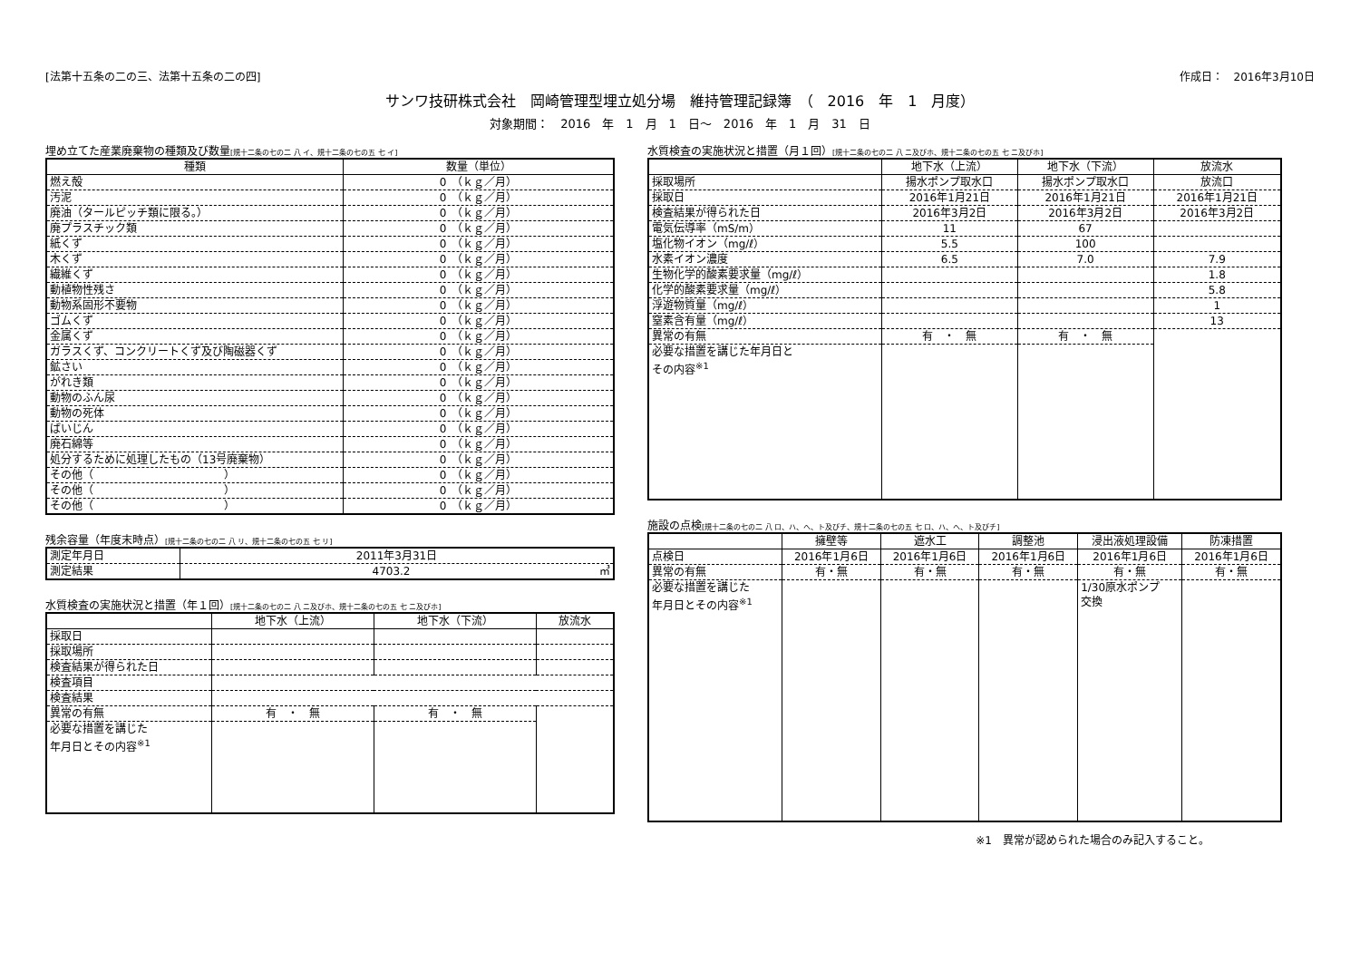[法第十五条の二の三、法第十五条の二の四] 作成日：　2016年3月10日
サンワ技研株式会社　岡崎管理型埋立処分場　維持管理記録簿　（　2016　年　1　月度）
対象期間：　2016　年　1　月　1　日～　2016　年　1　月　31　日
埋め立てた産業廃棄物の種類及び数量[規十二条の七の二 八 イ、規十二条の七の五 七 イ]
| 種類 | 数量（単位） |
| --- | --- |
| 燃え殻 | 0 （ｋｇ／月） |
| 汚泥 | 0 （ｋｇ／月） |
| 廃油（タールピッチ類に限る。） | 0 （ｋｇ／月） |
| 廃プラスチック類 | 0 （ｋｇ／月） |
| 紙くず | 0 （ｋｇ／月） |
| 木くず | 0 （ｋｇ／月） |
| 繊維くず | 0 （ｋｇ／月） |
| 動植物性残さ | 0 （ｋｇ／月） |
| 動物系固形不要物 | 0 （ｋｇ／月） |
| ゴムくず | 0 （ｋｇ／月） |
| 金属くず | 0 （ｋｇ／月） |
| ガラスくず、コンクリートくず及び陶磁器くず | 0 （ｋｇ／月） |
| 鉱さい | 0 （ｋｇ／月） |
| がれき類 | 0 （ｋｇ／月） |
| 動物のふん尿 | 0 （ｋｇ／月） |
| 動物の死体 | 0 （ｋｇ／月） |
| ばいじん | 0 （ｋｇ／月） |
| 廃石綿等 | 0 （ｋｇ／月） |
| 処分するために処理したもの（13号廃棄物） | 0 （ｋｇ／月） |
| その他（ ） | 0 （ｋｇ／月） |
| その他（ ） | 0 （ｋｇ／月） |
| その他（ ） | 0 （ｋｇ／月） |
残余容量（年度末時点）[規十二条の七の二 八 リ、規十二条の七の五 七 リ]
| 測定年月日 | 2011年3月31日 |
| 測定結果 | 4703.2 ㎥ |
水質検査の実施状況と措置（年１回）[規十二条の七の二 八 ニ及びホ、規十二条の七の五 七 ニ及びホ]
| | 地下水（上流） | 地下水（下流） | 放流水 |
| --- | --- | --- | --- |
| 採取日 | | | |
| 採取場所 | | | |
| 検査結果が得られた日 | | | |
| 検査項目 | | | |
| 検査結果 | | | |
| 異常の有無 | 有 ・ 無 | 有 ・ 無 | |
| 必要な措置を講じた 年月日とその内容<sup>※1</sup> | | | |
水質検査の実施状況と措置（月１回）[規十二条の七の二 八 ニ及びホ、規十二条の七の五 七 ニ及びホ]
| | 地下水（上流） | 地下水（下流） | 放流水 |
| --- | --- | --- | --- |
| 採取場所 | 揚水ポンプ取水口 | 揚水ポンプ取水口 | 放流口 |
| 採取日 | 2016年1月21日 | 2016年1月21日 | 2016年1月21日 |
| 検査結果が得られた日 | 2016年3月2日 | 2016年3月2日 | 2016年3月2日 |
| 電気伝導率（mS/m） | 11 | 67 | |
| 塩化物イオン（mg/ℓ） | 5.5 | 100 | |
| 水素イオン濃度 | 6.5 | 7.0 | 7.9 |
| 生物化学的酸素要求量（mg/ℓ） | | | 1.8 |
| 化学的酸素要求量（mg/ℓ） | | | 5.8 |
| 浮遊物質量（mg/ℓ） | | | 1 |
| 窒素含有量（mg/ℓ） | | | 13 |
| 異常の有無 | 有 ・ 無 | 有 ・ 無 | |
| 必要な措置を講じた年月日と その内容<sup>※1</sup> | | | |
施設の点検[規十二条の七の二 八 ロ、ハ、ヘ、ト及びチ、規十二条の七の五 七 ロ、ハ、ヘ、ト及びチ]
| | 擁壁等 | 遮水工 | 調整池 | 浸出液処理設備 | 防凍措置 |
| --- | --- | --- | --- | --- | --- |
| 点検日 | 2016年1月6日 | 2016年1月6日 | 2016年1月6日 | 2016年1月6日 | 2016年1月6日 |
| 異常の有無 | 有・無 | 有・無 | 有・無 | 有・無 | 有・無 |
| 必要な措置を講じた 年月日とその内容<sup>※1</sup> | | | | 1/30原水ポンプ 交換 | |
※1　異常が認められた場合のみ記入すること。